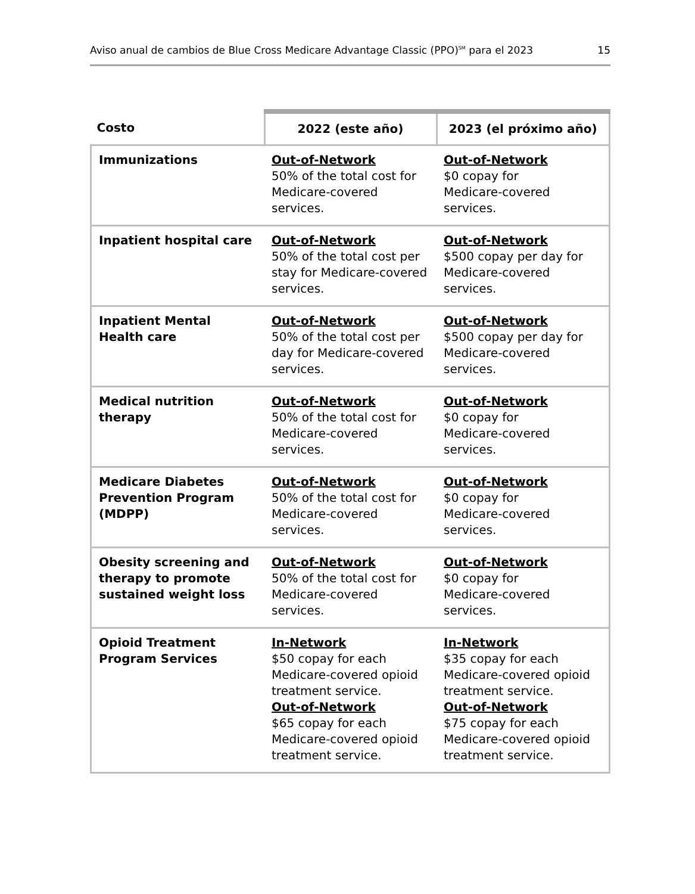Aviso anual de cambios de Blue Cross Medicare Advantage Classic (PPO)<sup>SM</sup> para el 2023 15
| Costo | 2022 (este año) | 2023 (el próximo año) |
| --- | --- | --- |
| Immunizations | Out-of-Network 50% of the total cost for Medicare-covered services. | Out-of-Network $0 copay for Medicare-covered services. |
| Inpatient hospital care | Out-of-Network 50% of the total cost per stay for Medicare-covered services. | Out-of-Network $500 copay per day for Medicare-covered services. |
| Inpatient Mental Health care | Out-of-Network 50% of the total cost per day for Medicare-covered services. | Out-of-Network $500 copay per day for Medicare-covered services. |
| Medical nutrition therapy | Out-of-Network 50% of the total cost for Medicare-covered services. | Out-of-Network $0 copay for Medicare-covered services. |
| Medicare Diabetes Prevention Program (MDPP) | Out-of-Network 50% of the total cost for Medicare-covered services. | Out-of-Network $0 copay for Medicare-covered services. |
| Obesity screening and therapy to promote sustained weight loss | Out-of-Network 50% of the total cost for Medicare-covered services. | Out-of-Network $0 copay for Medicare-covered services. |
| Opioid Treatment Program Services | In-Network $50 copay for each Medicare-covered opioid treatment service. Out-of-Network $65 copay for each Medicare-covered opioid treatment service. | In-Network $35 copay for each Medicare-covered opioid treatment service. Out-of-Network $75 copay for each Medicare-covered opioid treatment service. |